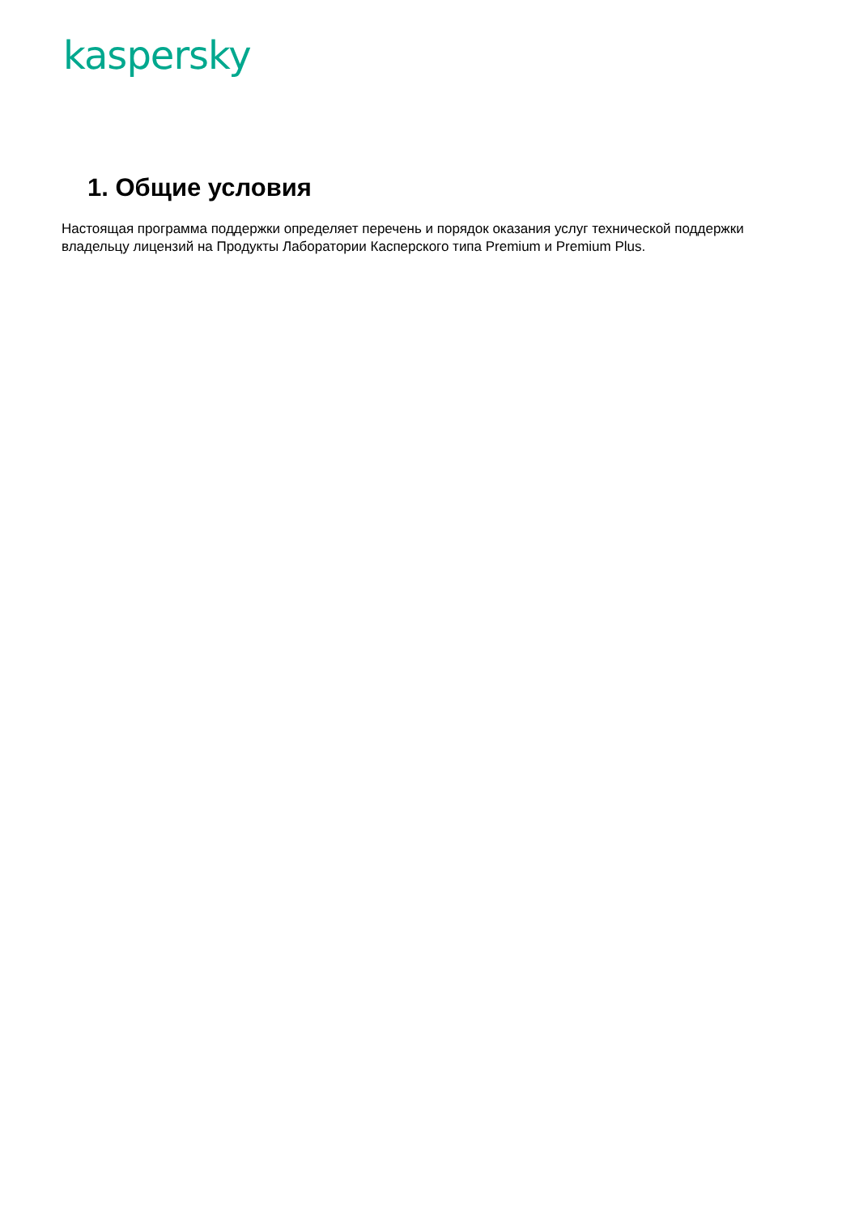kaspersky
1. Общие условия
Настоящая программа поддержки определяет перечень и порядок оказания услуг технической поддержки владельцу лицензий на Продукты Лаборатории Касперского типа Premium и Premium Plus.